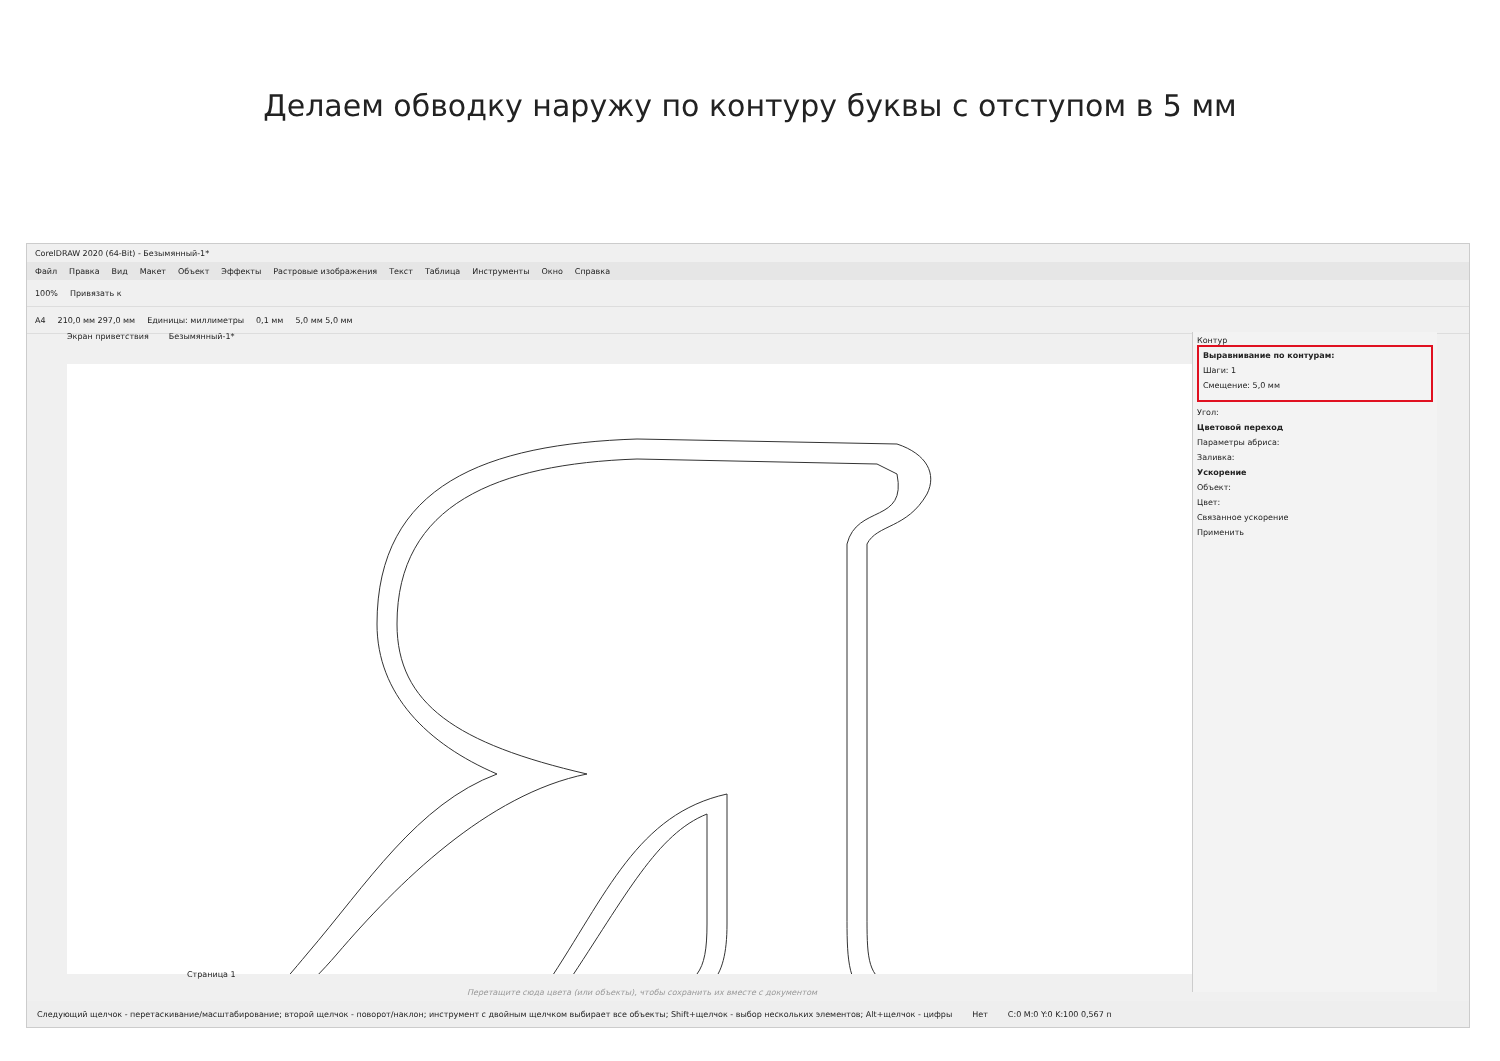Делаем обводку наружу по контуру буквы с отступом в 5 мм
CorelDRAW 2020 (64-Bit) - Безымянный-1*
Файл Правка Вид Макет Объект Эффекты Растровые изображения Текст Таблица Инструменты Окно Справка
100% Привязать к
A4 210,0 мм 297,0 мм Единицы: миллиметры 0,1 мм 5,0 мм 5,0 мм
Экран приветствия Безымянный-1*
Контур
Выравнивание по контурам:
Шаги: 1
Смещение: 5,0 мм
Угол:
Цветовой переход
Параметры абриса:
Заливка:
Ускорение
Объект:
Цвет:
Связанное ускорение
Применить
Страница 1
Перетащите сюда цвета (или объекты), чтобы сохранить их вместе с документом
Следующий щелчок - перетаскивание/масштабирование; второй щелчок - поворот/наклон; инструмент с двойным щелчком выбирает все объекты; Shift+щелчок - выбор нескольких элементов; Alt+щелчок - цифры Нет C:0 M:0 Y:0 K:100 0,567 п